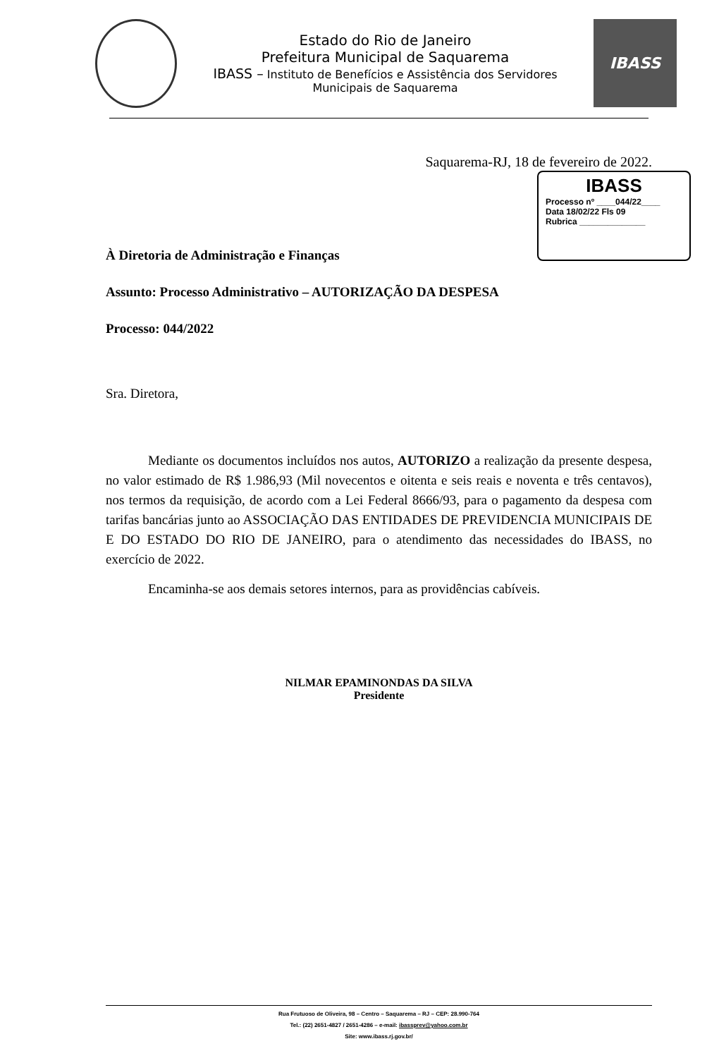Estado do Rio de Janeiro
Prefeitura Municipal de Saquarema
IBASS – Instituto de Benefícios e Assistência dos Servidores
Municipais de Saquarema
IBASS
Saquarema-RJ, 18 de fevereiro de 2022.
IBASS
Processo nº ____044/22____
Data 18/02/22 Fls 09
Rubrica ______________
À Diretoria de Administração e Finanças
Assunto: Processo Administrativo – AUTORIZAÇÃO DA DESPESA
Processo: 044/2022
Sra. Diretora,
Mediante os documentos incluídos nos autos, AUTORIZO a realização da presente despesa, no valor estimado de R$ 1.986,93 (Mil novecentos e oitenta e seis reais e noventa e três centavos), nos termos da requisição, de acordo com a Lei Federal 8666/93, para o pagamento da despesa com tarifas bancárias junto ao ASSOCIAÇÃO DAS ENTIDADES DE PREVIDENCIA MUNICIPAIS DE E DO ESTADO DO RIO DE JANEIRO, para o atendimento das necessidades do IBASS, no exercício de 2022.
Encaminha-se aos demais setores internos, para as providências cabíveis.
NILMAR EPAMINONDAS DA SILVA
Presidente
Rua Frutuoso de Oliveira, 98 – Centro – Saquarema – RJ – CEP: 28.990-764
Tel.: (22) 2651-4827 / 2651-4286 – e-mail: ibassprev@yahoo.com.br
Site: www.ibass.rj.gov.br/